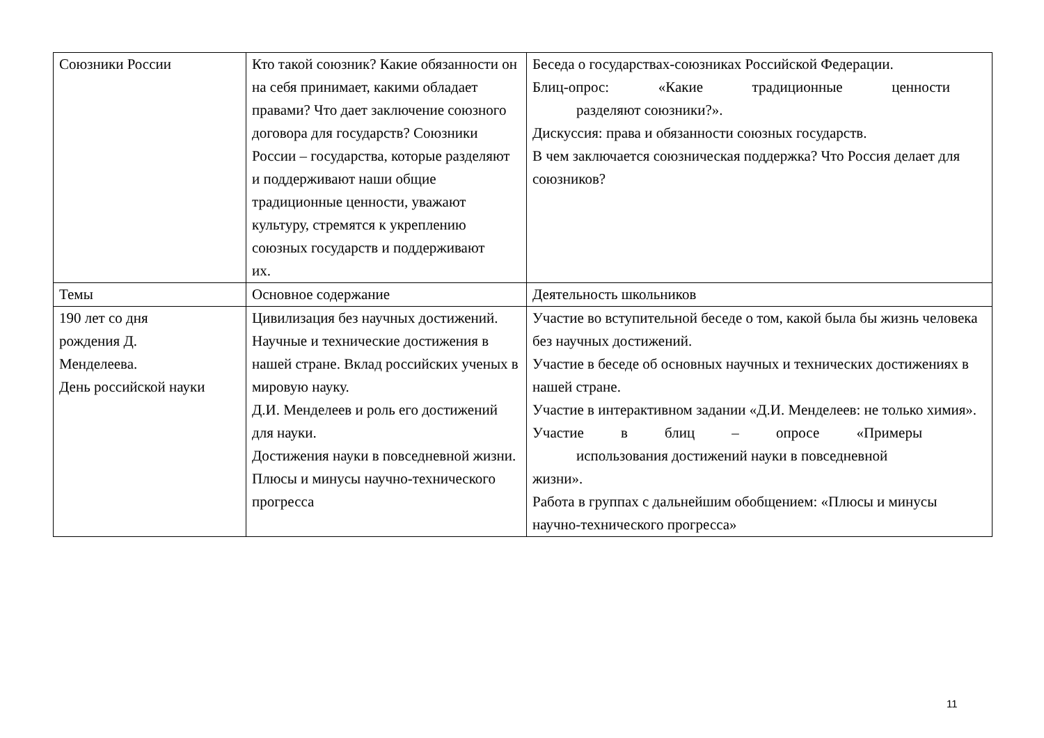| Союзники России | Кто такой союзник? Какие обязанности он на себя принимает, какими обладает правами? Что дает заключение союзного договора для государств? Союзники России – государства, которые разделяют и поддерживают наши общие традиционные ценности, уважают культуру, стремятся к укреплению союзных государств и поддерживают их. | Беседа о государствах-союзниках Российской Федерации. Блиц-опрос: «Какие традиционные ценности разделяют союзники?». Дискуссия: права и обязанности союзных государств. В чем заключается союзническая поддержка? Что Россия делает для союзников? |
| Темы | Основное содержание | Деятельность школьников |
| 190 лет со дня рождения Д. Менделеева. День российской науки | Цивилизация без научных достижений. Научные и технические достижения в нашей стране. Вклад российских ученых в мировую науку. Д.И. Менделеев и роль его достижений для науки. Достижения науки в повседневной жизни. Плюсы и минусы научно-технического прогресса | Участие во вступительной беседе о том, какой была бы жизнь человека без научных достижений. Участие в беседе об основных научных и технических достижениях в нашей стране. Участие в интерактивном задании «Д.И. Менделеев: не только химия». Участие в блиц – опросе «Примеры использования достижений науки в повседневной жизни». Работа в группах с дальнейшим обобщением: «Плюсы и минусы научно-технического прогресса» |
11